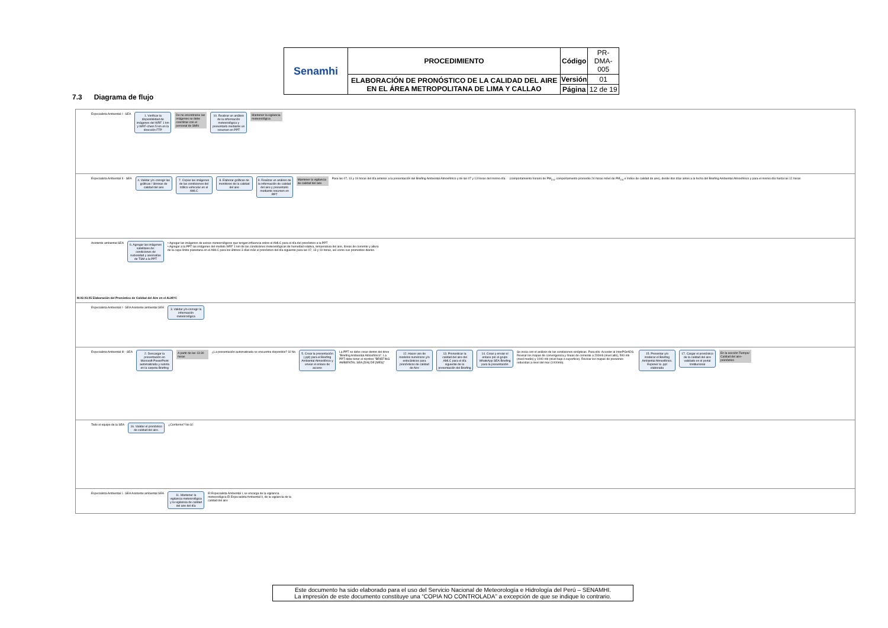| Senamhi | PROCEDIMIENTO | Código | PR-DMA-005 |
| | ELABORACIÓN DE PRONÓSTICO DE LA CALIDAD DEL AIRE EN EL ÁREA METROPOLITANA DE LIMA Y CALLAO | Versión | 01 |
| | | Página | 12 de 19 |
7.3 Diagrama de flujo
Especialista Ambiental I - SEA
1. Verificar la disponibilidad de imágenes del WRF 1 km y WRF-chem 5 km en la dirección FTP
De no encontrarse las imágenes se debe coordinar con el personal de SMN
10. Realizar un análisis de la información meteorológica y presentarlo mediante un resumen en PPT
Mantener la vigilancia meteorológica
Especialista Ambiental II - SEA
4. Validar y/o corregir las gráficas / láminas de calidad del aire
7. Copiar las imágenes de las condiciones del tráfico vehicular en el AMLC
8. Elaborar gráficas de monitoreo de la calidad del aire
9. Realizar un análisis de la información de calidad del aire y presentarlo mediante resumen en PPT
Mantener la vigilancia de calidad del aire
Para las 07, 13 y 19 horas del día anterior a la presentación del Briefing Ambiental Atmosférico y de las 07 y 13 horas del mismo día.
(comportamiento horario de PM<sub>2.5</sub>, comportamiento promedio 24 horas móvil de PM<sub>2.5</sub> e índice de calidad de aire), desde dos días antes a la fecha del Briefing Ambiental Atmosférico y para el mismo día hasta las 12 horas
Asistente ambiental SEA
6. Agregar las imágenes satelitales de: condiciones de nubosidad y anomalías de TSM a la PPT
• Agregar las imágenes de avisos meteorológicos que tengan influencia sobre el AMLC para el día del pronóstico a la PPT
• Agregar a la PPT las imágenes del modelo WRF 1 km de las condiciones meteorológicas de humedad relativa, temperatura del aire, líneas de corriente y altura de la capa límite planetaria en el AMLC para los últimos 3 días más el pronóstico del día siguiente para las 07, 13 y 19 horas, así como sus promedios diarios.
Especialista Ambiental I - SEA Asistente ambiental SEA
3. Validar y/o corregir la información meteorológica
Especialista Ambiental III - SEA
2. Descargar la presentación en Microsoft PowerPoint automatizada y subirla en la carpeta Briefing
A partir de las 13:30 horas
¿La presentación automatizada se encuentra disponible? Sí No
5. Crear la presentación (.ppt) para el Briefing Ambiental Atmosférico y enviar el enlace de acceso
La PPT se debe crear dentro del drive "Briefing Ambiental Atmosférico". La PPT debe tener el nombre "BRIEFING AMBIENTAL SEA [DÍA] DE [MES]"
12. Hacer uso de modelos numéricos y/o estocásticos para pronósticos de calidad de Aire
13. Pronosticar la calidad del aire del AMLC para el día siguiente de la presentación del Briefing
14. Crear y enviar el enlace por el grupo WhatsApp SEA-Briefing para la presentación
Se inicia con el análisis de las condiciones sinópticas. Para ello: Acceder al InterPGrADS. Revisar los mapas de convergencia y líneas de corriente a 200mb (nivel alto), 500 mb (nivel medio) y 1000 mb (nivel bajo o superficie). Revisar los mapas de presiones reducidas a nivel del mar (1000mb).
15. Presentar y/o moderar el Briefing Ambiental Atmosférico. Exponer la .ppt elaborada
17. Cargar el pronóstico de la calidad del aire validado en el portal Institucional
En la sección Tiempo/ Calidad del aire-pronóstico
Todo el equipo de la SEA
16. Validar el pronóstico de calidad del aire.
¿Conforme? No Sí
Especialista Ambiental I - SEA Asistente ambiental SEA
11. Mantener la vigilancia meteorológica y la vigilancia de calidad del aire del día
El Especialista Ambiental I, se encarga de la vigilancia meteorológica El Especialista Ambiental II, de la vigilancia de la calidad del aire
M.02.03.05 Elaboración del Pronóstico de Calidad del Aire en el ALMYC
Este documento ha sido elaborado para el uso del Servicio Nacional de Meteorología e Hidrología del Perú – SENAMHI.
La impresión de este documento constituye una “COPIA NO CONTROLADA” a excepción de que se indique lo contrario.